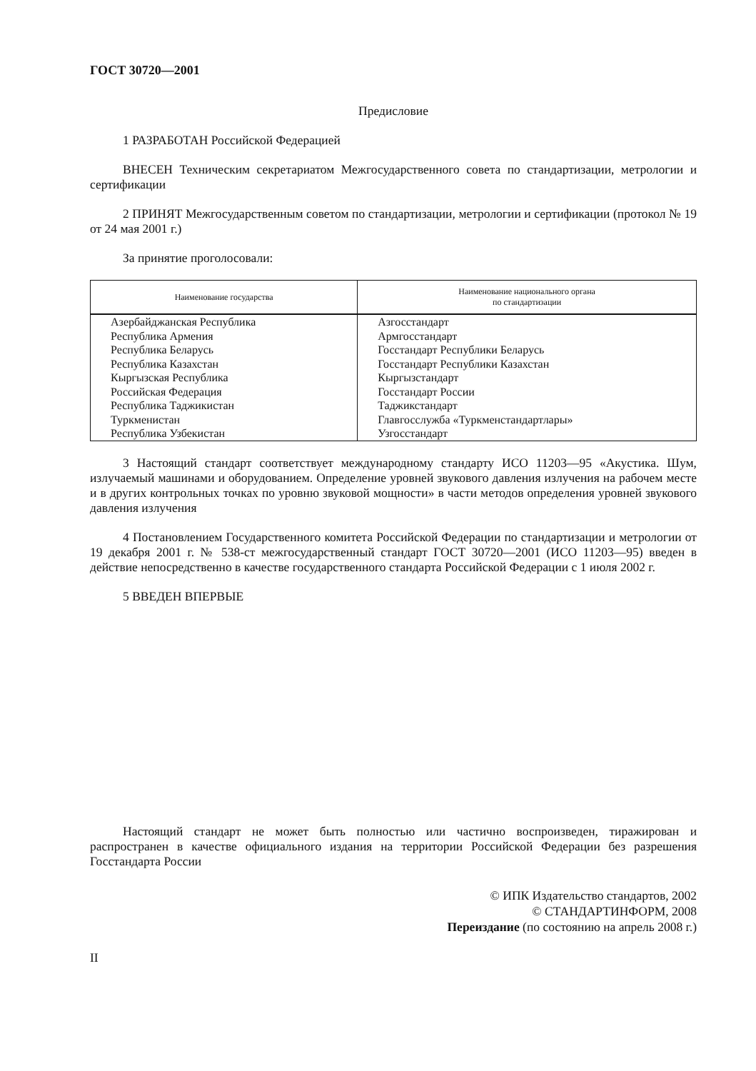ГОСТ 30720—2001
Предисловие
1 РАЗРАБОТАН Российской Федерацией
ВНЕСЕН Техническим секретариатом Межгосударственного совета по стандартизации, метрологии и сертификации
2 ПРИНЯТ Межгосударственным советом по стандартизации, метрологии и сертификации (протокол № 19 от 24 мая 2001 г.)
За принятие проголосовали:
| Наименование государства | Наименование национального органа по стандартизации |
| --- | --- |
| Азербайджанская Республика Республика Армения Республика Беларусь Республика Казахстан Кыргызская Республика Российская Федерация Республика Таджикистан Туркменистан Республика Узбекистан | Азгосстандарт Армгосстандарт Госстандарт Республики Беларусь Госстандарт Республики Казахстан Кыргызстандарт Госстандарт России Таджикстандарт Главгосслужба «Туркменстандартлары» Узгосстандарт |
3 Настоящий стандарт соответствует международному стандарту ИСО 11203—95 «Акустика. Шум, излучаемый машинами и оборудованием. Определение уровней звукового давления излучения на рабочем месте и в других контрольных точках по уровню звуковой мощности» в части методов определения уровней звукового давления излучения
4 Постановлением Государственного комитета Российской Федерации по стандартизации и метрологии от 19 декабря 2001 г. № 538-ст межгосударственный стандарт ГОСТ 30720—2001 (ИСО 11203—95) введен в действие непосредственно в качестве государственного стандарта Российской Федерации с 1 июля 2002 г.
5 ВВЕДЕН ВПЕРВЫЕ
Настоящий стандарт не может быть полностью или частично воспроизведен, тиражирован и распространен в качестве официального издания на территории Российской Федерации без разрешения Госстандарта России
© ИПК Издательство стандартов, 2002
© СТАНДАРТИНФОРМ, 2008
Переиздание (по состоянию на апрель 2008 г.)
II